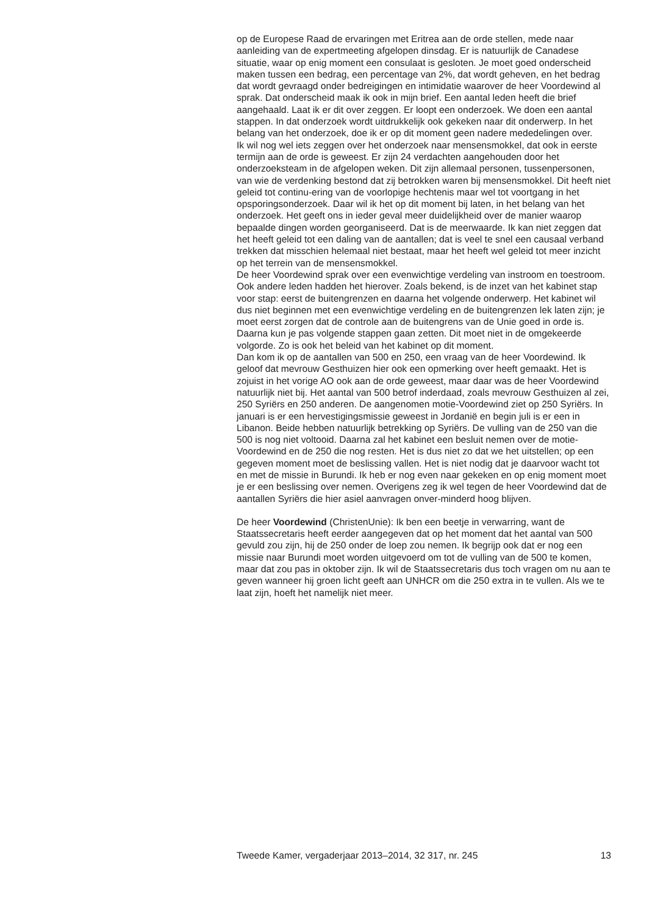op de Europese Raad de ervaringen met Eritrea aan de orde stellen, mede naar aanleiding van de expertmeeting afgelopen dinsdag. Er is natuurlijk de Canadese situatie, waar op enig moment een consulaat is gesloten. Je moet goed onderscheid maken tussen een bedrag, een percentage van 2%, dat wordt geheven, en het bedrag dat wordt gevraagd onder bedreigingen en intimidatie waarover de heer Voordewind al sprak. Dat onderscheid maak ik ook in mijn brief. Een aantal leden heeft die brief aangehaald. Laat ik er dit over zeggen. Er loopt een onderzoek. We doen een aantal stappen. In dat onderzoek wordt uitdrukkelijk ook gekeken naar dit onderwerp. In het belang van het onderzoek, doe ik er op dit moment geen nadere mededelingen over.
Ik wil nog wel iets zeggen over het onderzoek naar mensensmokkel, dat ook in eerste termijn aan de orde is geweest. Er zijn 24 verdachten aangehouden door het onderzoeksteam in de afgelopen weken. Dit zijn allemaal personen, tussenpersonen, van wie de verdenking bestond dat zij betrokken waren bij mensensmokkel. Dit heeft niet geleid tot continu-ering van de voorlopige hechtenis maar wel tot voortgang in het opsporingsonderzoek. Daar wil ik het op dit moment bij laten, in het belang van het onderzoek. Het geeft ons in ieder geval meer duidelijkheid over de manier waarop bepaalde dingen worden georganiseerd. Dat is de meerwaarde. Ik kan niet zeggen dat het heeft geleid tot een daling van de aantallen; dat is veel te snel een causaal verband trekken dat misschien helemaal niet bestaat, maar het heeft wel geleid tot meer inzicht op het terrein van de mensensmokkel.
De heer Voordewind sprak over een evenwichtige verdeling van instroom en toestroom. Ook andere leden hadden het hierover. Zoals bekend, is de inzet van het kabinet stap voor stap: eerst de buitengrenzen en daarna het volgende onderwerp. Het kabinet wil dus niet beginnen met een evenwichtige verdeling en de buitengrenzen lek laten zijn; je moet eerst zorgen dat de controle aan de buitengrens van de Unie goed in orde is. Daarna kun je pas volgende stappen gaan zetten. Dit moet niet in de omgekeerde volgorde. Zo is ook het beleid van het kabinet op dit moment.
Dan kom ik op de aantallen van 500 en 250, een vraag van de heer Voordewind. Ik geloof dat mevrouw Gesthuizen hier ook een opmerking over heeft gemaakt. Het is zojuist in het vorige AO ook aan de orde geweest, maar daar was de heer Voordewind natuurlijk niet bij. Het aantal van 500 betrof inderdaad, zoals mevrouw Gesthuizen al zei, 250 Syriërs en 250 anderen. De aangenomen motie-Voordewind ziet op 250 Syriërs. In januari is er een hervestigingsmissie geweest in Jordanië en begin juli is er een in Libanon. Beide hebben natuurlijk betrekking op Syriërs. De vulling van de 250 van die 500 is nog niet voltooid. Daarna zal het kabinet een besluit nemen over de motie-Voordewind en de 250 die nog resten. Het is dus niet zo dat we het uitstellen; op een gegeven moment moet de beslissing vallen. Het is niet nodig dat je daarvoor wacht tot en met de missie in Burundi. Ik heb er nog even naar gekeken en op enig moment moet je er een beslissing over nemen. Overigens zeg ik wel tegen de heer Voordewind dat de aantallen Syriërs die hier asiel aanvragen onver-minderd hoog blijven.
De heer Voordewind (ChristenUnie): Ik ben een beetje in verwarring, want de Staatssecretaris heeft eerder aangegeven dat op het moment dat het aantal van 500 gevuld zou zijn, hij de 250 onder de loep zou nemen. Ik begrijp ook dat er nog een missie naar Burundi moet worden uitgevoerd om tot de vulling van de 500 te komen, maar dat zou pas in oktober zijn. Ik wil de Staatssecretaris dus toch vragen om nu aan te geven wanneer hij groen licht geeft aan UNHCR om die 250 extra in te vullen. Als we te laat zijn, hoeft het namelijk niet meer.
Tweede Kamer, vergaderjaar 2013–2014, 32 317, nr. 245 13